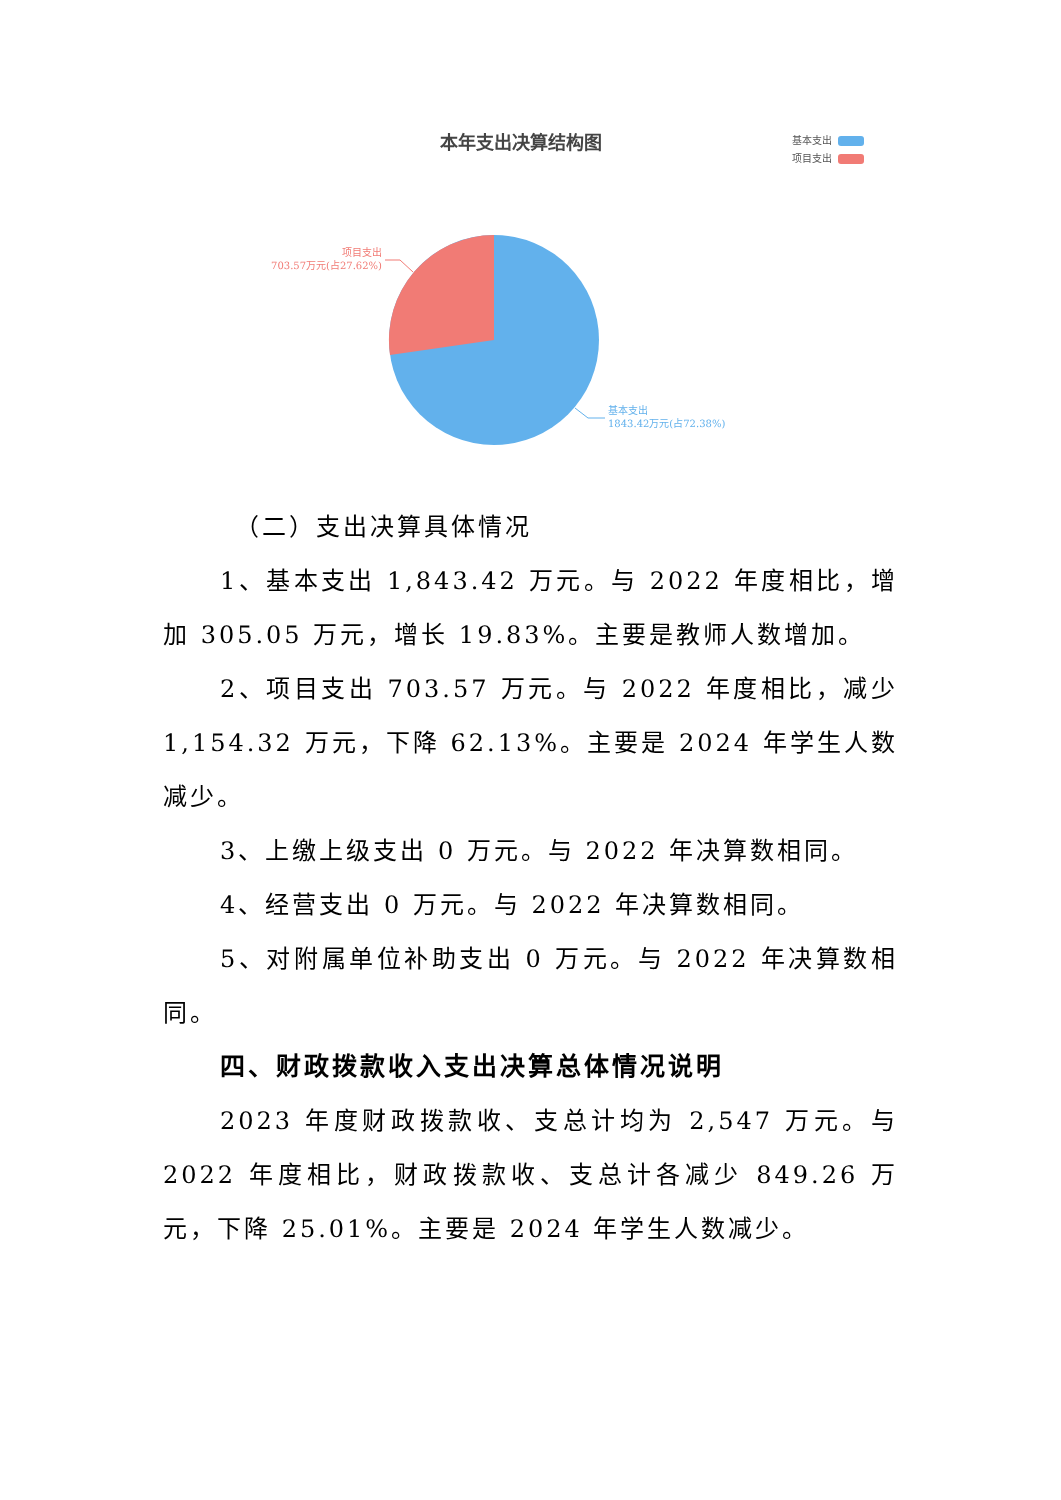本年支出决算结构图
基本支出
项目支出
项目支出
703.57万元(占27.62%)
基本支出
1843.42万元(占72.38%)
（二）支出决算具体情况
1、基本支出 1,843.42 万元。与 2022 年度相比，增加 305.05 万元，增长 19.83%。主要是教师人数增加。
2、项目支出 703.57 万元。与 2022 年度相比，减少 1,154.32 万元，下降 62.13%。主要是 2024 年学生人数减少。
3、上缴上级支出 0 万元。与 2022 年决算数相同。
4、经营支出 0 万元。与 2022 年决算数相同。
5、对附属单位补助支出 0 万元。与 2022 年决算数相同。
四、财政拨款收入支出决算总体情况说明
2023 年度财政拨款收、支总计均为 2,547 万元。与 2022 年度相比，财政拨款收、支总计各减少 849.26 万元，下降 25.01%。主要是 2024 年学生人数减少。